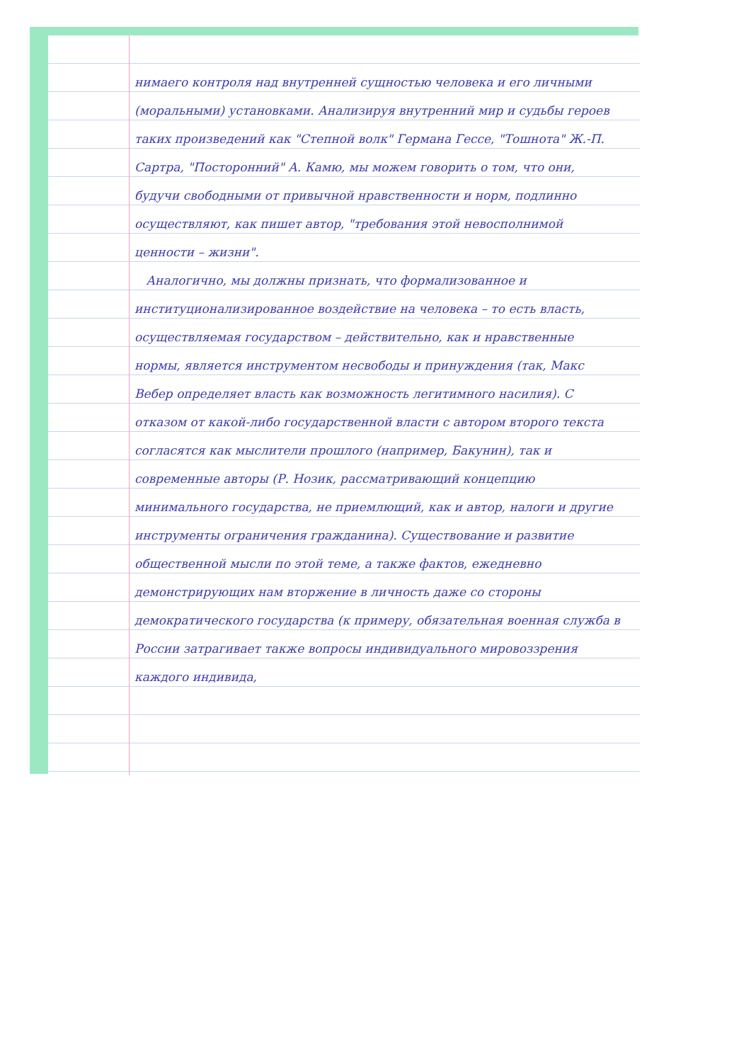нимаего контроля над внутренней сущностью человека и его личными (моральными) установками. Анализируя внутренний мир и судьбы героев таких произведений как "Степной волк" Германа Гессе, "Тошнота" Ж.-П. Сартра, "Посторонний" А. Камю, мы можем говорить о том, что они, будучи свободными от привычной нравственности и норм, подлинно осуществляют, как пишет автор, "требования этой невосполнимой ценности – жизни".
Аналогично, мы должны признать, что формализованное и институционализированное воздействие на человека – то есть власть, осуществляемая государством – действительно, как и нравственные нормы, является инструментом несвободы и принуждения (так, Макс Вебер определяет власть как возможность легитимного насилия). С отказом от какой-либо государственной власти с автором второго текста согласятся как мыслители прошлого (например, Бакунин), так и современные авторы (Р. Нозик, рассматривающий концепцию минимального государства, не приемлющий, как и автор, налоги и другие инструменты ограничения гражданина). Существование и развитие общественной мысли по этой теме, а также фактов, ежедневно демонстрирующих нам вторжение в личность даже со стороны демократического государства (к примеру, обязательная военная служба в России затрагивает также вопросы индивидуального мировоззрения каждого индивида,